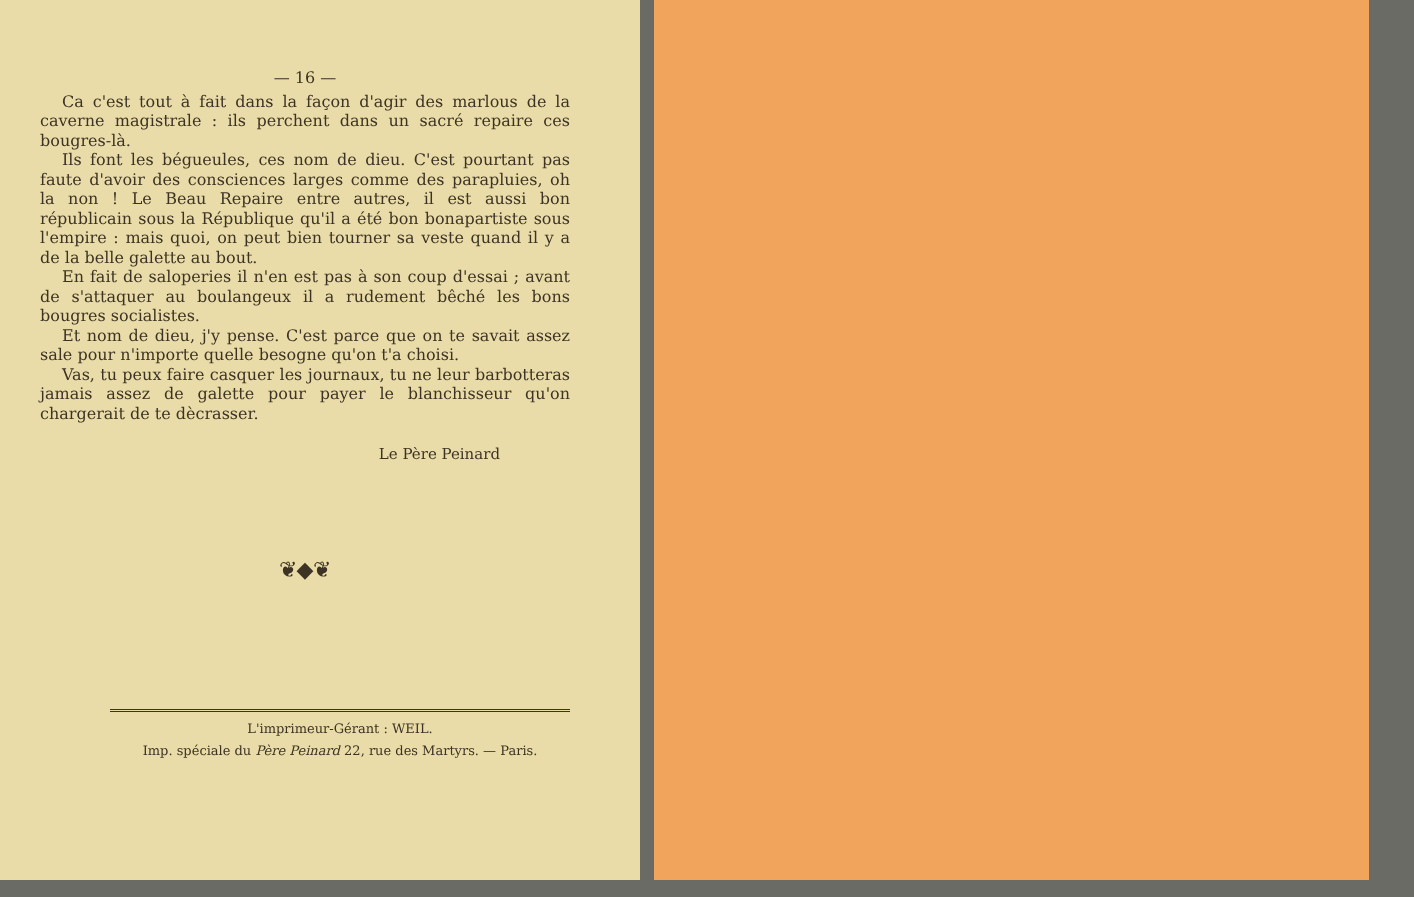— 16 —
Ca c'est tout à fait dans la façon d'agir des marlous de la caverne magistrale : ils perchent dans un sacré repaire ces bougres-là.
Ils font les bégueules, ces nom de dieu. C'est pourtant pas faute d'avoir des consciences larges comme des parapluies, oh la non ! Le Beau Repaire entre autres, il est aussi bon républicain sous la République qu'il a été bon bonapartiste sous l'empire : mais quoi, on peut bien tourner sa veste quand il y a de la belle galette au bout.
En fait de saloperies il n'en est pas à son coup d'essai ; avant de s'attaquer au boulangeux il a rudement bêché les bons bougres socialistes.
Et nom de dieu, j'y pense. C'est parce que on te savait assez sale pour n'importe quelle besogne qu'on t'a choisi.
Vas, tu peux faire casquer les journaux, tu ne leur barbotteras jamais assez de galette pour payer le blanchisseur qu'on chargerait de te dècrasser.
Le Père Peinard
❦◆❦
L'imprimeur-Gérant : WEIL.
Imp. spéciale du Père Peinard 22, rue des Martyrs. — Paris.